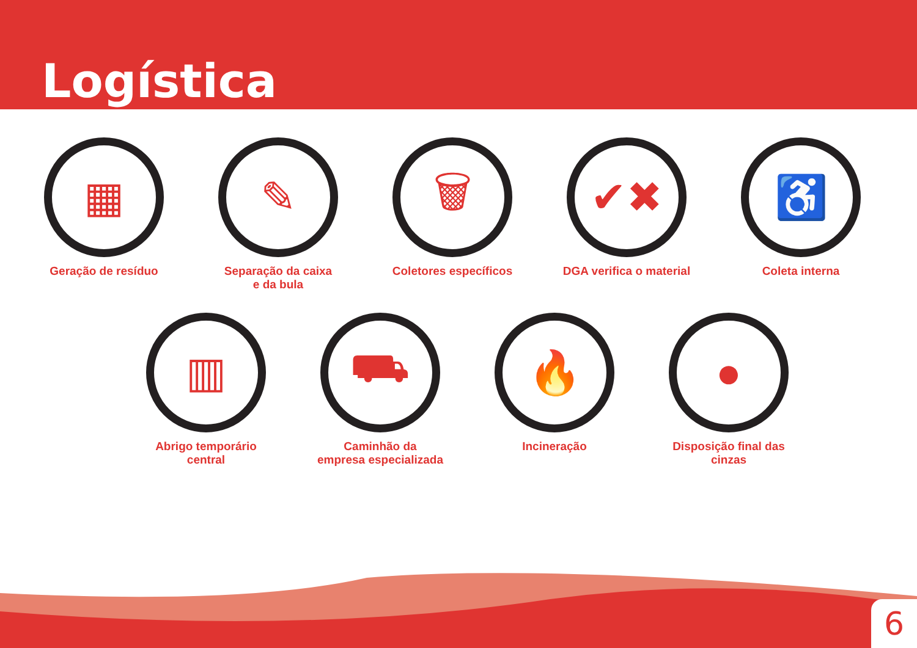Logística
▦
Geração de resíduo
✎
Separação da caixa
e da bula
🗑
Coletores específicos
✔✖
DGA verifica o material
♿
Coleta interna
▥
Abrigo temporário central
⛟
Caminhão da
empresa especializada
🔥
Incineração
●
Disposição final das cinzas
6